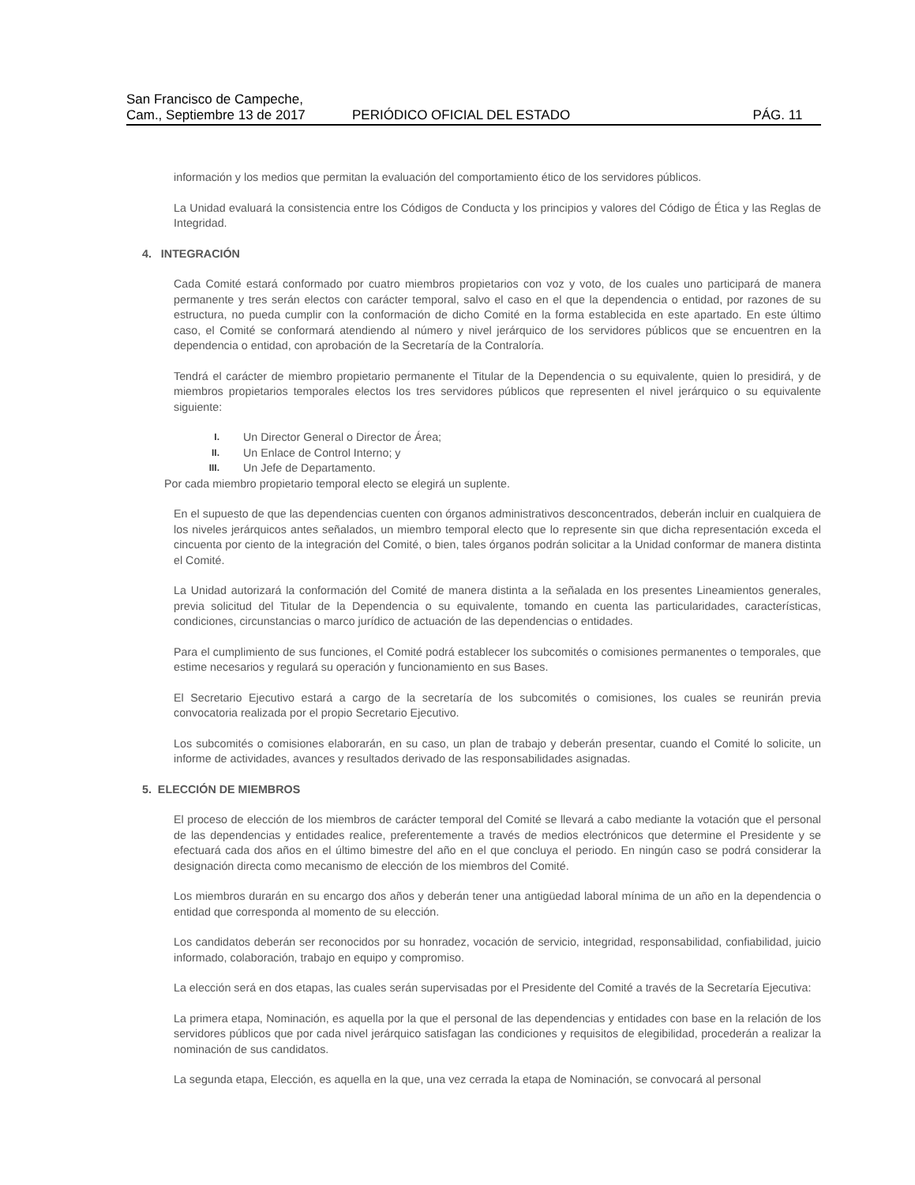San Francisco de Campeche,
Cam., Septiembre 13 de 2017
PERIÓDICO OFICIAL DEL ESTADO
PÁG. 11
información y los medios que permitan la evaluación del comportamiento ético de los servidores públicos.
La Unidad evaluará la consistencia entre los Códigos de Conducta y los principios y valores del Código de Ética y las Reglas de Integridad.
4. INTEGRACIÓN
Cada Comité estará conformado por cuatro miembros propietarios con voz y voto, de los cuales uno participará de manera permanente y tres serán electos con carácter temporal, salvo el caso en el que la dependencia o entidad, por razones de su estructura, no pueda cumplir con la conformación de dicho Comité en la forma establecida en este apartado. En este último caso, el Comité se conformará atendiendo al número y nivel jerárquico de los servidores públicos que se encuentren en la dependencia o entidad, con aprobación de la Secretaría de la Contraloría.
Tendrá el carácter de miembro propietario permanente el Titular de la Dependencia o su equivalente, quien lo presidirá, y de miembros propietarios temporales electos los tres servidores públicos que representen el nivel jerárquico o su equivalente siguiente:
I. Un Director General o Director de Área;
II. Un Enlace de Control Interno; y
III. Un Jefe de Departamento.
Por cada miembro propietario temporal electo se elegirá un suplente.
En el supuesto de que las dependencias cuenten con órganos administrativos desconcentrados, deberán incluir en cualquiera de los niveles jerárquicos antes señalados, un miembro temporal electo que lo represente sin que dicha representación exceda el cincuenta por ciento de la integración del Comité, o bien, tales órganos podrán solicitar a la Unidad conformar de manera distinta el Comité.
La Unidad autorizará la conformación del Comité de manera distinta a la señalada en los presentes Lineamientos generales, previa solicitud del Titular de la Dependencia o su equivalente, tomando en cuenta las particularidades, características, condiciones, circunstancias o marco jurídico de actuación de las dependencias o entidades.
Para el cumplimiento de sus funciones, el Comité podrá establecer los subcomités o comisiones permanentes o temporales, que estime necesarios y regulará su operación y funcionamiento en sus Bases.
El Secretario Ejecutivo estará a cargo de la secretaría de los subcomités o comisiones, los cuales se reunirán previa convocatoria realizada por el propio Secretario Ejecutivo.
Los subcomités o comisiones elaborarán, en su caso, un plan de trabajo y deberán presentar, cuando el Comité lo solicite, un informe de actividades, avances y resultados derivado de las responsabilidades asignadas.
5. ELECCIÓN DE MIEMBROS
El proceso de elección de los miembros de carácter temporal del Comité se llevará a cabo mediante la votación que el personal de las dependencias y entidades realice, preferentemente a través de medios electrónicos que determine el Presidente y se efectuará cada dos años en el último bimestre del año en el que concluya el periodo. En ningún caso se podrá considerar la designación directa como mecanismo de elección de los miembros del Comité.
Los miembros durarán en su encargo dos años y deberán tener una antigüedad laboral mínima de un año en la dependencia o entidad que corresponda al momento de su elección.
Los candidatos deberán ser reconocidos por su honradez, vocación de servicio, integridad, responsabilidad, confiabilidad, juicio informado, colaboración, trabajo en equipo y compromiso.
La elección será en dos etapas, las cuales serán supervisadas por el Presidente del Comité a través de la Secretaría Ejecutiva:
La primera etapa, Nominación, es aquella por la que el personal de las dependencias y entidades con base en la relación de los servidores públicos que por cada nivel jerárquico satisfagan las condiciones y requisitos de elegibilidad, procederán a realizar la nominación de sus candidatos.
La segunda etapa, Elección, es aquella en la que, una vez cerrada la etapa de Nominación, se convocará al personal